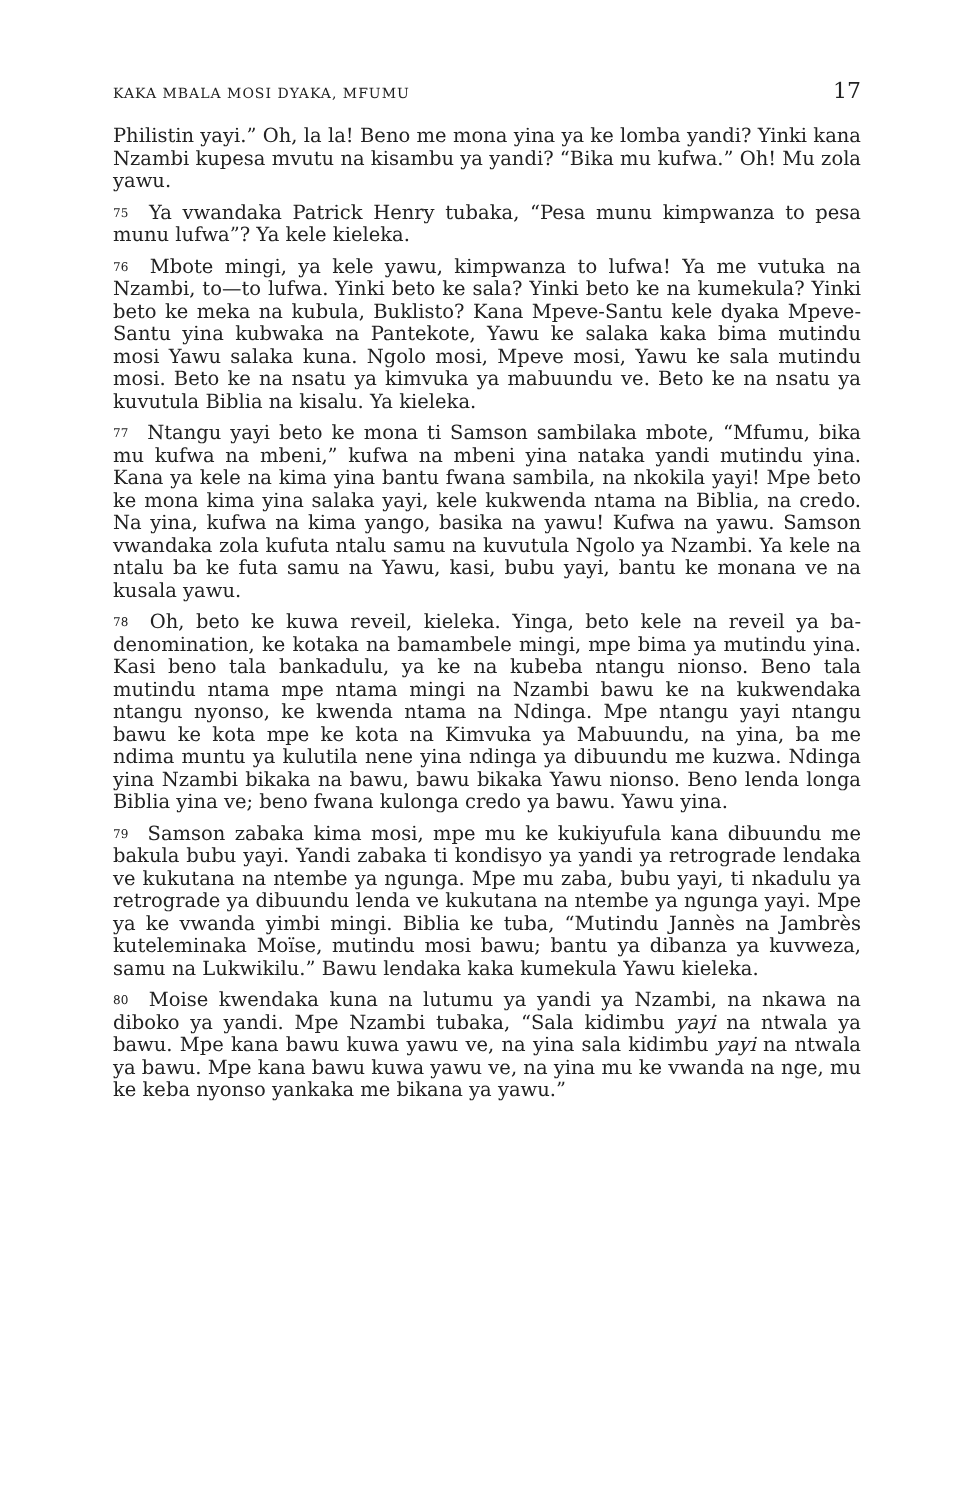KAKA MBALA MOSI DYAKA, MFUMU 17
Philistin yayi.” Oh, la la! Beno me mona yina ya ke lomba yandi? Yinki kana Nzambi kupesa mvutu na kisambu ya yandi? “Bika mu kufwa.” Oh! Mu zola yawu.
<sup>75</sup> Ya vwandaka Patrick Henry tubaka, “Pesa munu kimpwanza to pesa munu lufwa”? Ya kele kieleka.
<sup>76</sup> Mbote mingi, ya kele yawu, kimpwanza to lufwa! Ya me vutuka na Nzambi, to—to lufwa. Yinki beto ke sala? Yinki beto ke na kumekula? Yinki beto ke meka na kubula, Buklisto? Kana Mpeve-Santu kele dyaka Mpeve-Santu yina kubwaka na Pantekote, Yawu ke salaka kaka bima mutindu mosi Yawu salaka kuna. Ngolo mosi, Mpeve mosi, Yawu ke sala mutindu mosi. Beto ke na nsatu ya kimvuka ya mabuundu ve. Beto ke na nsatu ya kuvutula Biblia na kisalu. Ya kieleka.
<sup>77</sup> Ntangu yayi beto ke mona ti Samson sambilaka mbote, “Mfumu, bika mu kufwa na mbeni,” kufwa na mbeni yina nataka yandi mutindu yina. Kana ya kele na kima yina bantu fwana sambila, na nkokila yayi! Mpe beto ke mona kima yina salaka yayi, kele kukwenda ntama na Biblia, na credo. Na yina, kufwa na kima yango, basika na yawu! Kufwa na yawu. Samson vwandaka zola kufuta ntalu samu na kuvutula Ngolo ya Nzambi. Ya kele na ntalu ba ke futa samu na Yawu, kasi, bubu yayi, bantu ke monana ve na kusala yawu.
<sup>78</sup> Oh, beto ke kuwa reveil, kieleka. Yinga, beto kele na reveil ya ba-denomination, ke kotaka na bamambele mingi, mpe bima ya mutindu yina. Kasi beno tala bankadulu, ya ke na kubeba ntangu nionso. Beno tala mutindu ntama mpe ntama mingi na Nzambi bawu ke na kukwendaka ntangu nyonso, ke kwenda ntama na Ndinga. Mpe ntangu yayi ntangu bawu ke kota mpe ke kota na Kimvuka ya Mabuundu, na yina, ba me ndima muntu ya kulutila nene yina ndinga ya dibuundu me kuzwa. Ndinga yina Nzambi bikaka na bawu, bawu bikaka Yawu nionso. Beno lenda longa Biblia yina ve; beno fwana kulonga credo ya bawu. Yawu yina.
<sup>79</sup> Samson zabaka kima mosi, mpe mu ke kukiyufula kana dibuundu me bakula bubu yayi. Yandi zabaka ti kondisyo ya yandi ya retrograde lendaka ve kukutana na ntembe ya ngunga. Mpe mu zaba, bubu yayi, ti nkadulu ya retrograde ya dibuundu lenda ve kukutana na ntembe ya ngunga yayi. Mpe ya ke vwanda yimbi mingi. Biblia ke tuba, “Mutindu Jannès na Jambrès kuteleminaka Moïse, mutindu mosi bawu; bantu ya dibanza ya kuvweza, samu na Lukwikilu.” Bawu lendaka kaka kumekula Yawu kieleka.
<sup>80</sup> Moise kwendaka kuna na lutumu ya yandi ya Nzambi, na nkawa na diboko ya yandi. Mpe Nzambi tubaka, “Sala kidimbu yayi na ntwala ya bawu. Mpe kana bawu kuwa yawu ve, na yina sala kidimbu yayi na ntwala ya bawu. Mpe kana bawu kuwa yawu ve, na yina mu ke vwanda na nge, mu ke keba nyonso yankaka me bikana ya yawu.”